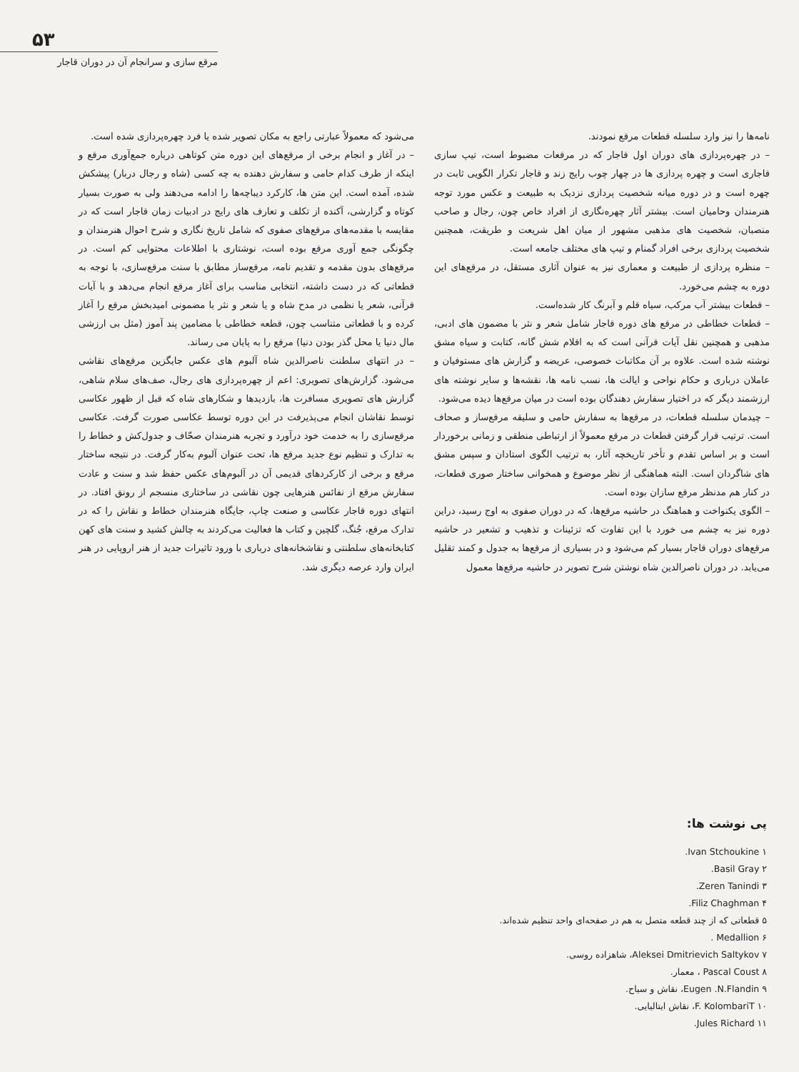۵۳
مرقع سازی و سرانجام آن در دوران قاجار
نامه‌ها را نیز وارد سلسله قطعات مرقع نمودند.
– در چهره‌پردازی های دوران اول قاجار که در مرقعات مضبوط است، تیپ سازی قاجاری است و چهره پردازی ها در چهار چوب رایج زند و قاجار تکرار الگویی ثابت در چهره است و در دوره میانه شخصیت پردازی نزدیک به طبیعت و عکس مورد توجه هنرمندان وحامیان است. بیشتر آثار چهره‌نگاری از افراد خاص چون، رجال و صاحب منصبان، شخصیت های مذهبی مشهور از میان اهل شریعت و طریقت، همچنین شخصیت پردازی برخی افراد گمنام و تیپ های مختلف جامعه است.
– منظره پردازی از طبیعت و معماری نیز به عنوان آثاری مستقل، در مرقع‌های این دوره به چشم می‌خورد.
– قطعات بیشتر آب مرکب، سیاه قلم و آبرنگ کار شده‌است.
– قطعات خطاطی در مرقع های دوره قاجار شامل شعر و نثر با مضمون های ادبی، مذهبی و همچنین نقل آیات قرآنی است که به اقلام شش گانه، کتابت و سیاه مشق نوشته شده است. علاوه بر آن مکاتبات خصوصی، عریضه و گزارش های مستوفیان و عاملان درباری و حکام نواحی و ایالت ها، نسب نامه ها، نقشه‌ها و سایر نوشته های ارزشمند دیگر که در اختیار سفارش دهندگان بوده است در میان مرقع‌ها دیده می‌شود.
– چیدمان سلسله قطعات، در مرقع‌ها به سفارش حامی و سلیقه مرقع‌ساز و صحاف است. ترتیب قرار گرفتن قطعات در مرقع معمولاً از ارتباطی منطقی و زمانی برخوردار است و بر اساس تقدم و تأخر تاریخچه آثار، به ترتیب الگوی استادان و سپس مشق های شاگردان است. البته هماهنگی از نظر موضوع و همخوانی ساختار صوری قطعات، در کنار هم مدنظر مرقع سازان بوده است.
– الگوی یکنواخت و هماهنگ در حاشیه مرقع‌ها، که در دوران صفوی به اوج رسید، دراین دوره نیز به چشم می خورد با این تفاوت که تزئینات و تذهیب و تشعیر در حاشیه مرقع‌های دوران قاجار بسیار کم می‌شود و در بسیاری از مرقع‌ها به جدول و کمند تقلیل می‌یابد. در دوران ناصرالدین شاه نوشتن شرح تصویر در حاشیه مرقع‌ها معمول
می‌شود که معمولاً عبارتی راجع به مکان تصویر شده یا فرد چهره‌پردازی شده است.
– در آغاز و انجام برخی از مرقع‌های این دوره متن کوتاهی درباره جمع‌آوری مرقع و اینکه از طرف کدام حامی و سفارش دهنده به چه کسی (شاه و رجال دربار) پیشکش شده، آمده است. این متن ها، کارکرد دیباچه‌ها را ادامه می‌دهند ولی به صورت بسیار کوتاه و گزارشی، آکنده از تکلف و تعارف های رایج در ادبیات زمان قاجار است که در مقایسه با مقدمه‌های مرقع‌های صفوی که شامل تاریخ نگاری و شرح احوال هنرمندان و چگونگی جمع آوری مرقع بوده است، نوشتاری با اطلاعات محتوایی کم است. در مرقع‌های بدون مقدمه و تقدیم نامه، مرقع‌ساز مطابق با سنت مرقع‌سازی، با توجه به قطعاتی که در دست داشته، انتخابی مناسب برای آغاز مرقع انجام می‌دهد و با آیات قرآنی، شعر یا نظمی در مدح شاه و یا شعر و نثر با مضمونی امیدبخش مرقع را آغاز کرده و با قطعاتی متناسب چون، قطعه خطاطی با مضامین پند آموز (مثل بی ارزشی مال دنیا یا محل گذر بودن دنیا) مرقع را به پایان می رساند.
– در انتهای سلطنت ناصرالدین شاه آلبوم های عکس جایگزین مرقع‌های نقاشی می‌شود. گزارش‌های تصویری: اعم از چهره‌پردازی های رجال، صف‌های سلام شاهی، گزارش های تصویری مسافرت ها، بازدیدها و شکارهای شاه که قبل از ظهور عکاسی توسط نقاشان انجام می‌پذیرفت در این دوره توسط عکاسی صورت گرفت. عکاسی مرقع‌سازی را به خدمت خود درآورد و تجربه هنرمندان صحّاف و جدول‌کش و خطاط را به تدارک و تنظیم نوع جدید مرقع ها، تحت عنوان آلبوم به‌کار گرفت. در نتیجه ساختار مرقع و برخی از کارکردهای قدیمی آن در آلبوم‌های عکس حفظ شد و سنت و عادت سفارش مرقع از نفائس هنرهایی چون نقاشی در ساختاری منسجم از رونق افتاد. در انتهای دوره قاجار عکاسی و صنعت چاپ، جایگاه هنرمندان خطاط و نقاش را که در تدارک مرقع، جُنگ، گلچین و کتاب ها فعالیت می‌کردند به چالش کشید و سنت های کهن کتابخانه‌های سلطنتی و نقاشخانه‌های درباری با ورود تاثیرات جدید از هنر اروپایی در هنر ایران وارد عرصه دیگری شد.
پی نوشت ها:
۱ Ivan Stchoukine.
۲ Basil Gray.
۳ Zeren Tanindi.
۴ Filiz Chaghman.
۵ قطعاتی که از چند قطعه متصل به هم در صفحه‌ای واحد تنظیم شده‌اند.
۶ Medallion .
۷ Aleksei Dmitrievich Saltykov، شاهزاده روسی.
۸ Pascal Coust ، معمار.
۹ Eugen .N.Flandin، نقاش و سیاح.
۱۰ F. KolombariT، نقاش ایتالیایی.
۱۱ Jules Richard.